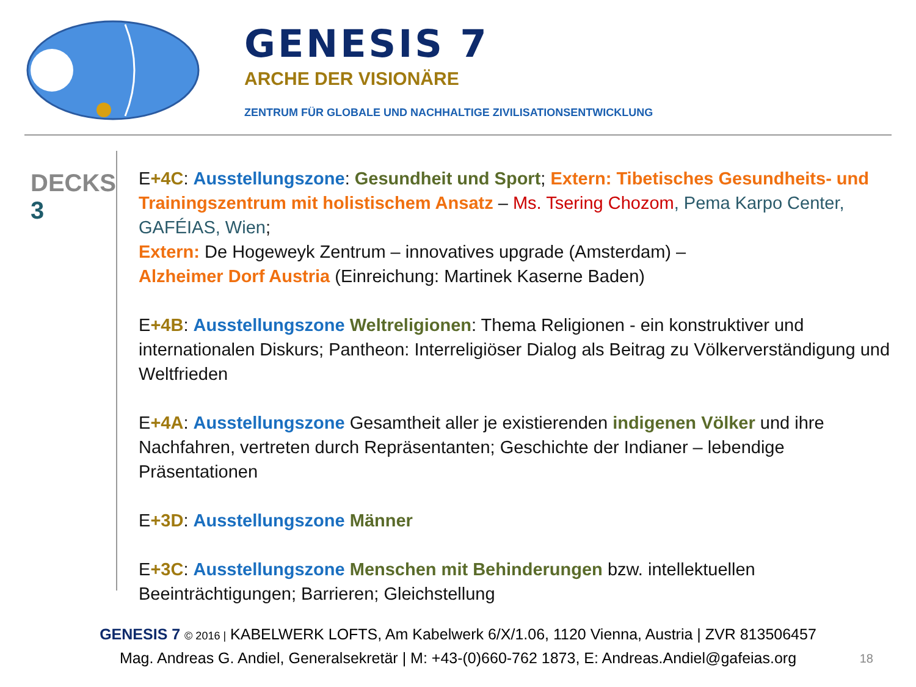GENESIS 7
ARCHE DER VISIONÄRE
ZENTRUM FÜR GLOBALE UND NACHHALTIGE ZIVILISATIONSENTWICKLUNG
DECKS
3
E+4C: Ausstellungszone: Gesundheit und Sport; Extern: Tibetisches Gesundheits- und Trainingszentrum mit holistischem Ansatz – Ms. Tsering Chozom, Pema Karpo Center, GAFÉIAS, Wien;
Extern: De Hogeweyk Zentrum – innovatives upgrade (Amsterdam) –
Alzheimer Dorf Austria (Einreichung: Martinek Kaserne Baden)
E+4B: Ausstellungszone Weltreligionen: Thema Religionen - ein konstruktiver und internationalen Diskurs; Pantheon: Interreligiöser Dialog als Beitrag zu Völkerverständigung und Weltfrieden
E+4A: Ausstellungszone Gesamtheit aller je existierenden indigenen Völker und ihre Nachfahren, vertreten durch Repräsentanten; Geschichte der Indianer – lebendige Präsentationen
E+3D: Ausstellungszone Männer
E+3C: Ausstellungszone Menschen mit Behinderungen bzw. intellektuellen Beeinträchtigungen; Barrieren; Gleichstellung
GENESIS 7 © 2016 | KABELWERK LOFTS, Am Kabelwerk 6/X/1.06, 1120 Vienna, Austria | ZVR 813506457
Mag. Andreas G. Andiel, Generalsekretär | M: +43-(0)660-762 1873, E: Andreas.Andiel@gafeias.org
18